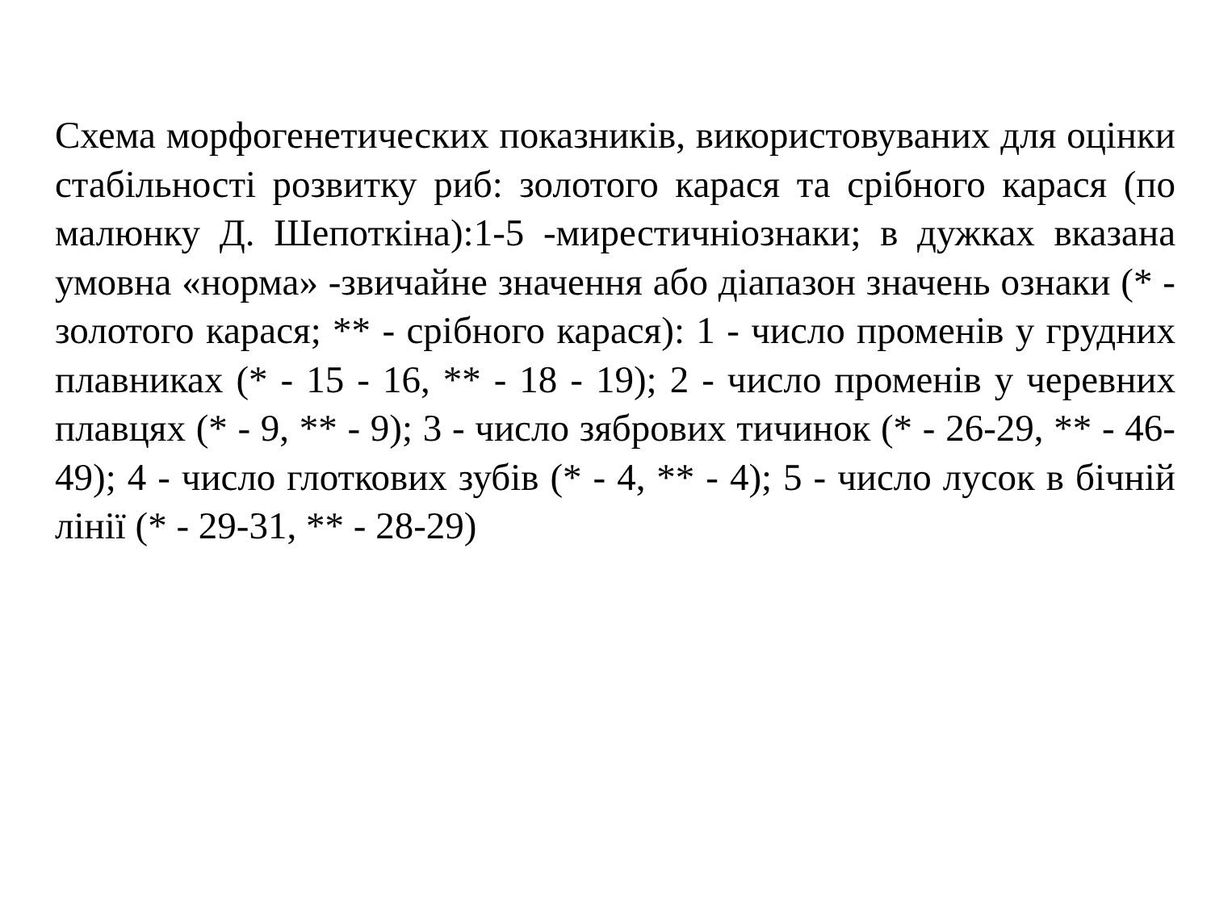Схема морфогенетических показників, використовуваних для оцінки стабільності розвитку риб: золотого карася та срібного карася (по малюнку Д. Шепоткіна):1-5 -мирестичніознаки; в дужках вказана умовна «норма» -звичайне значення або діапазон значень ознаки (* - золотого карася; ** - срібного карася): 1 - число променів у грудних плавниках (* - 15 - 16, ** - 18 - 19); 2 - число променів у черевних плавцях (* - 9, ** - 9); 3 - число зябрових тичинок (* - 26-29, ** - 46- 49); 4 - число глоткових зубів (* - 4, ** - 4); 5 - число лусок в бічній лінії (* - 29-31, ** - 28-29)